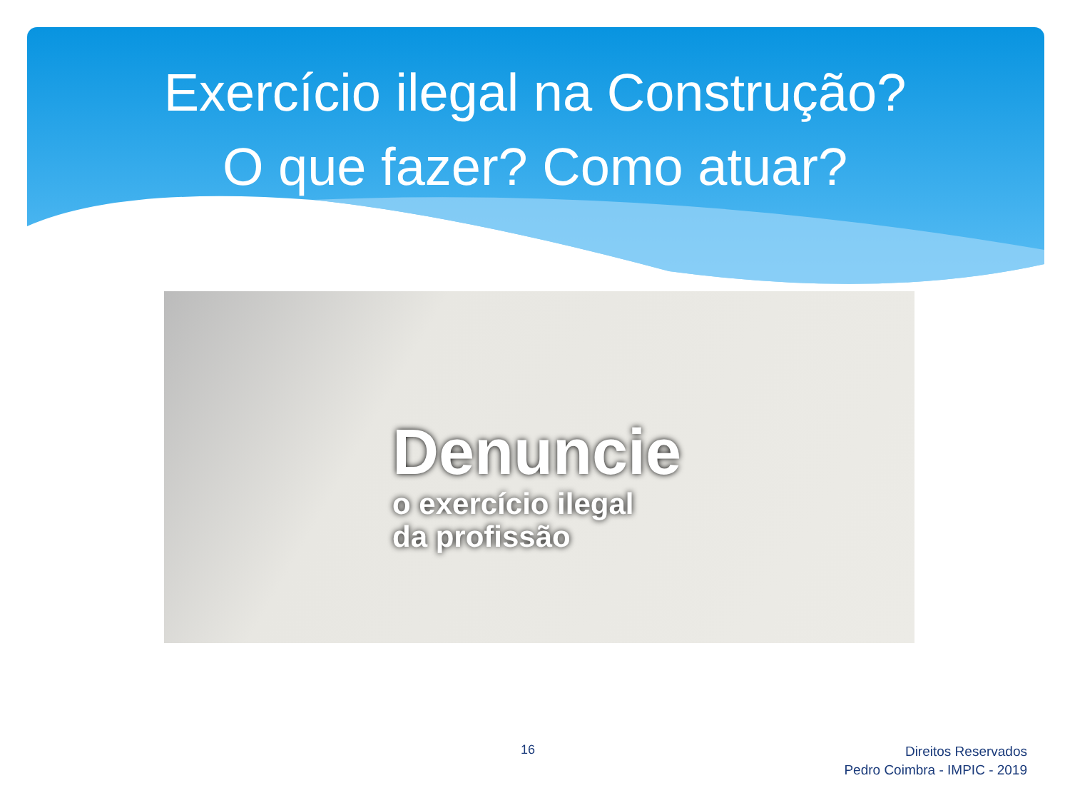Exercício ilegal na Construção?
O que fazer? Como atuar?
Denuncie
o exercício ilegal
da profissão
16
Direitos Reservados
Pedro Coimbra - IMPIC - 2019